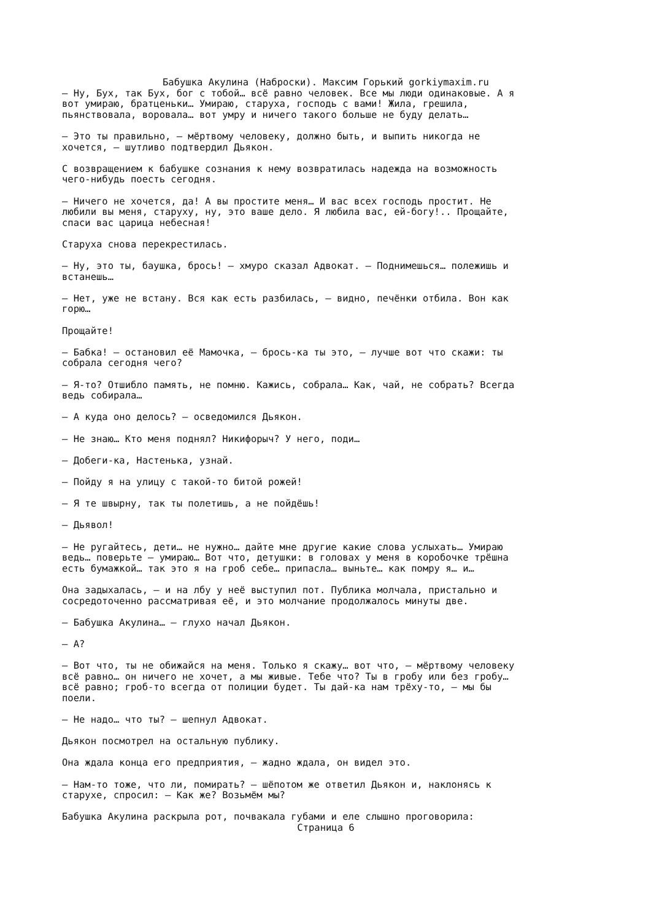Бабушка Акулина (Наброски). Максим Горький gorkiymaxim.ru
– Ну, Бух, так Бух, бог с тобой… всё равно человек. Все мы люди одинаковые. А я вот умираю, братценьки… Умираю, старуха, господь с вами! Жила, грешила, пьянствовала, воровала… вот умру и ничего такого больше не буду делать… – Это ты правильно, – мёртвому человеку, должно быть, и выпить никогда не хочется, – шутливо подтвердил Дьякон. С возвращением к бабушке сознания к нему возвратилась надежда на возможность чего-нибудь поесть сегодня. – Ничего не хочется, да! А вы простите меня… И вас всех господь простит. Не любили вы меня, старуху, ну, это ваше дело. Я любила вас, ей-богу!.. Прощайте, спаси вас царица небесная! Старуха снова перекрестилась. – Ну, это ты, баушка, брось! – хмуро сказал Адвокат. – Поднимешься… полежишь и встанешь… – Нет, уже не встану. Вся как есть разбилась, – видно, печёнки отбила. Вон как горю… Прощайте! – Бабка! – остановил её Мамочка, – брось-ка ты это, – лучше вот что скажи: ты собрала сегодня чего? – Я-то? Отшибло память, не помню. Кажись, собрала… Как, чай, не собрать? Всегда ведь собирала… – А куда оно делось? – осведомился Дьякон. – Не знаю… Кто меня поднял? Никифорыч? У него, поди… – Добеги-ка, Настенька, узнай. – Пойду я на улицу с такой-то битой рожей! – Я те швырну, так ты полетишь, а не пойдёшь! – Дьявол! – Не ругайтесь, дети… не нужно… дайте мне другие какие слова услыхать… Умираю ведь… поверьте – умираю… Вот что, детушки: в головах у меня в коробочке трёшна есть бумажкой… так это я на гроб себе… припасла… выньте… как помру я… и… Она задыхалась, – и на лбу у неё выступил пот. Публика молчала, пристально и сосредоточенно рассматривая её, и это молчание продолжалось минуты две. – Бабушка Акулина… – глухо начал Дьякон. – А? – Вот что, ты не обижайся на меня. Только я скажу… вот что, – мёртвому человеку всё равно… он ничего не хочет, а мы живые. Тебе что? Ты в гробу или без гробу… всё равно; гроб-то всегда от полиции будет. Ты дай-ка нам трёху-то, – мы бы поели. – Не надо… что ты? – шепнул Адвокат. Дьякон посмотрел на остальную публику. Она ждала конца его предприятия, – жадно ждала, он видел это. – Нам-то тоже, что ли, помирать? – шёпотом же ответил Дьякон и, наклонясь к старухе, спросил: – Как же? Возьмём мы? Бабушка Акулина раскрыла рот, почвакала губами и еле слышно проговорила:
Страница 6